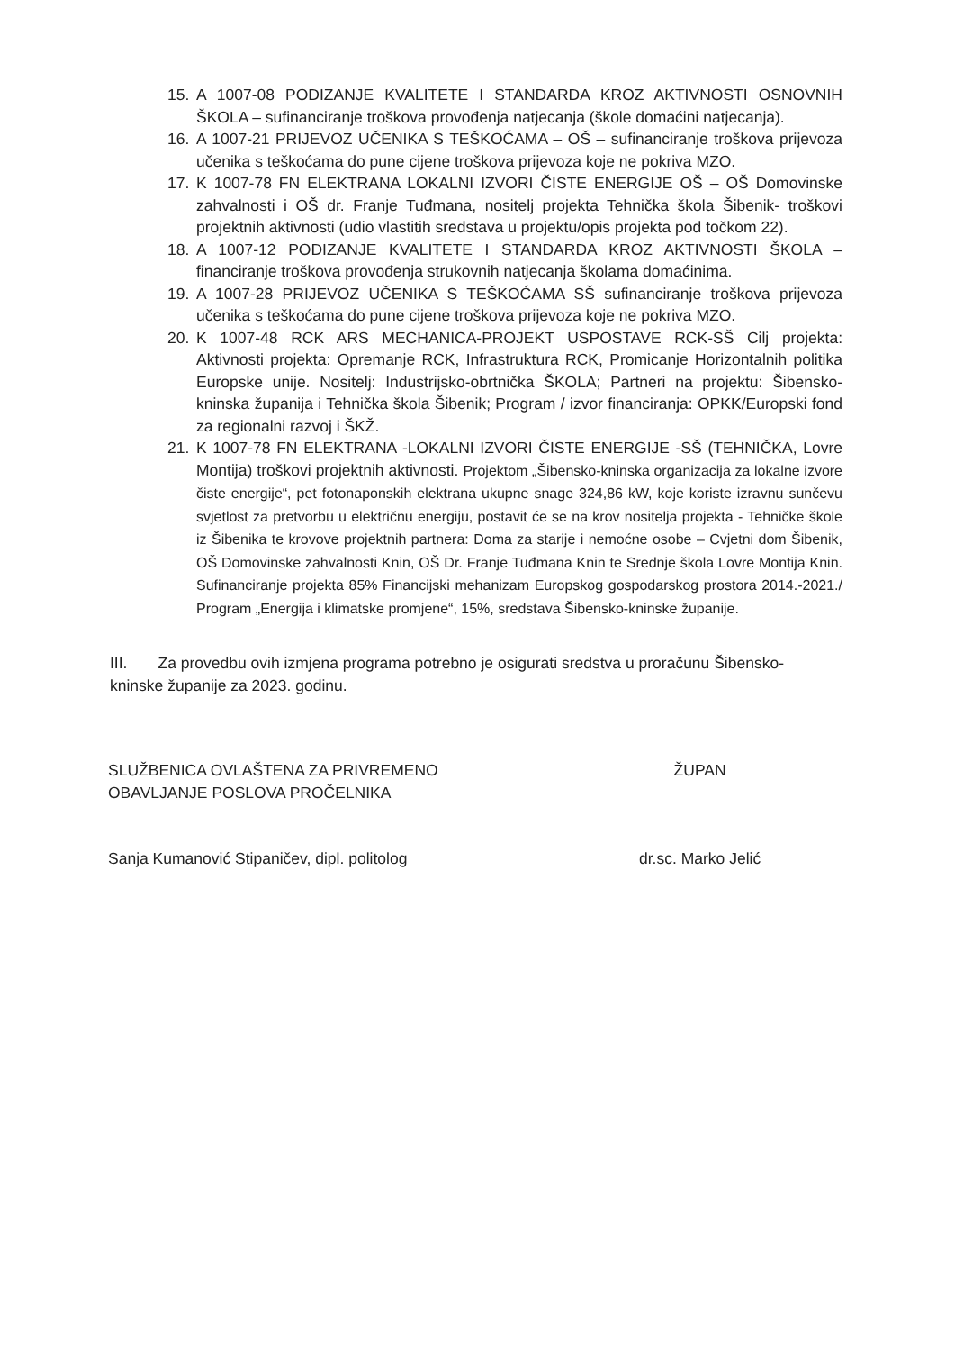15. A 1007-08 PODIZANJE KVALITETE I STANDARDA KROZ AKTIVNOSTI OSNOVNIH ŠKOLA – sufinanciranje troškova provođenja natjecanja (škole domaćini natjecanja).
16. A 1007-21 PRIJEVOZ UČENIKA S TEŠKOĆAMA – OŠ – sufinanciranje troškova prijevoza učenika s teškoćama do pune cijene troškova prijevoza koje ne pokriva MZO.
17. K 1007-78 FN ELEKTRANA LOKALNI IZVORI ČISTE ENERGIJE OŠ – OŠ Domovinske zahvalnosti i OŠ dr. Franje Tuđmana, nositelj projekta Tehnička škola Šibenik- troškovi projektnih aktivnosti (udio vlastitih sredstava u projektu/opis projekta pod točkom 22).
18. A 1007-12 PODIZANJE KVALITETE I STANDARDA KROZ AKTIVNOSTI ŠKOLA – financiranje troškova provođenja strukovnih natjecanja školama domaćinima.
19. A 1007-28 PRIJEVOZ UČENIKA S TEŠKOĆAMA SŠ sufinanciranje troškova prijevoza učenika s teškoćama do pune cijene troškova prijevoza koje ne pokriva MZO.
20. K 1007-48 RCK ARS MECHANICA-PROJEKT USPOSTAVE RCK-SŠ Cilj projekta: Aktivnosti projekta: Opremanje RCK, Infrastruktura RCK, Promicanje Horizontalnih politika Europske unije. Nositelj: Industrijsko-obrtnička ŠKOLA; Partneri na projektu: Šibensko-kninska županija i Tehnička škola Šibenik; Program / izvor financiranja: OPKK/Europski fond za regionalni razvoj i ŠKŽ.
21. K 1007-78 FN ELEKTRANA -LOKALNI IZVORI ČISTE ENERGIJE -SŠ (TEHNIČKA, Lovre Montija) troškovi projektnih aktivnosti. Projektom „Šibensko-kninska organizacija za lokalne izvore čiste energije“, pet fotonaponskih elektrana ukupne snage 324,86 kW, koje koriste izravnu sunčevu svjetlost za pretvorbu u električnu energiju, postavit će se na krov nositelja projekta - Tehničke škole iz Šibenika te krovove projektnih partnera: Doma za starije i nemoćne osobe – Cvjetni dom Šibenik, OŠ Domovinske zahvalnosti Knin, OŠ Dr. Franje Tuđmana Knin te Srednje škola Lovre Montija Knin. Sufinanciranje projekta 85% Financijski mehanizam Europskog gospodarskog prostora 2014.-2021./ Program „Energija i klimatske promjene“, 15%, sredstava Šibensko-kninske županije.
III. Za provedbu ovih izmjena programa potrebno je osigurati sredstva u proračunu Šibensko-kninske županije za 2023. godinu.
SLUŽBENICA OVLAŠTENA ZA PRIVREMENO
OBAVLJANJE POSLOVA PROČELNIKA
Sanja Kumanović Stipaničev, dipl. politolog
ŽUPAN
dr.sc. Marko Jelić